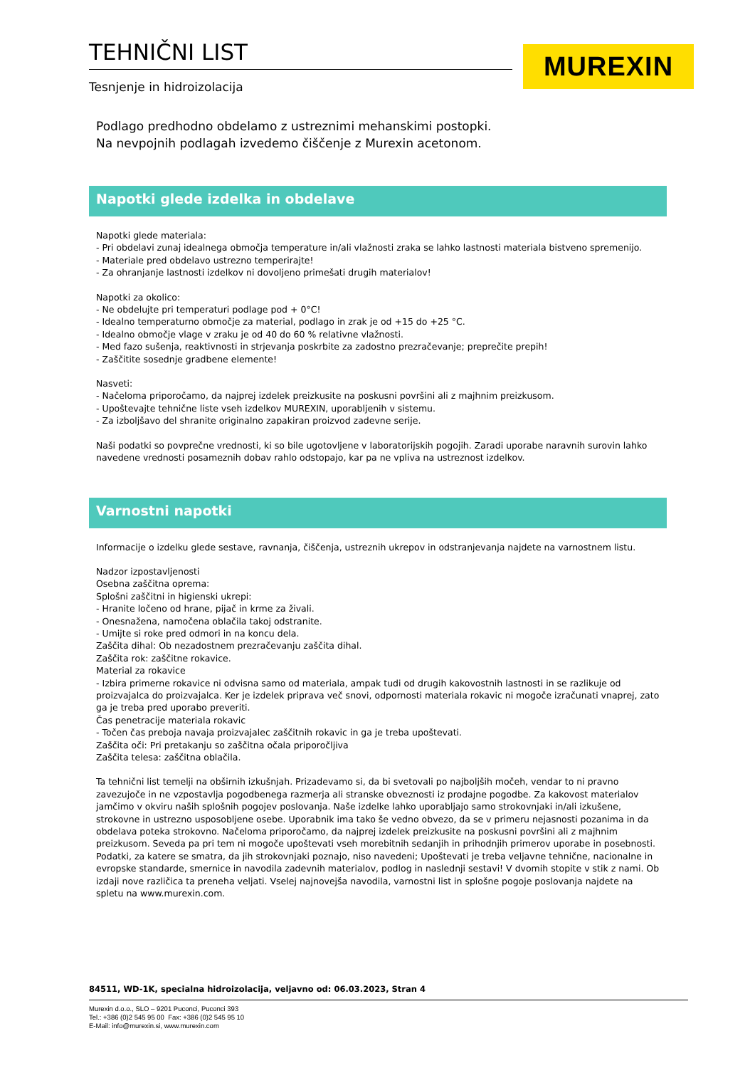TEHNIČNI LIST
Tesnjenje in hidroizolacija
MUREXIN
Podlago predhodno obdelamo z ustreznimi mehanskimi postopki.
Na nevpojnih podlagah izvedemo čiščenje z Murexin acetonom.
Napotki glede izdelka in obdelave
Napotki glede materiala:
- Pri obdelavi zunaj idealnega območja temperature in/ali vlažnosti zraka se lahko lastnosti materiala bistveno spremenijo.
- Materiale pred obdelavo ustrezno temperirajte!
- Za ohranjanje lastnosti izdelkov ni dovoljeno primešati drugih materialov!
Napotki za okolico:
- Ne obdelujte pri temperaturi podlage pod + 0°C!
- Idealno temperaturno območje za material, podlago in zrak je od +15 do +25 °C.
- Idealno območje vlage v zraku je od 40 do 60 % relativne vlažnosti.
- Med fazo sušenja, reaktivnosti in strjevanja poskrbite za zadostno prezračevanje; preprečite prepih!
- Zaščitite sosednje gradbene elemente!
Nasveti:
- Načeloma priporočamo, da najprej izdelek preizkusite na poskusni površini ali z majhnim preizkusom.
- Upoštevajte tehnične liste vseh izdelkov MUREXIN, uporabljenih v sistemu.
- Za izboljšavo del shranite originalno zapakiran proizvod zadevne serije.
Naši podatki so povprečne vrednosti, ki so bile ugotovljene v laboratorijskih pogojih. Zaradi uporabe naravnih surovin lahko navedene vrednosti posameznih dobav rahlo odstopajo, kar pa ne vpliva na ustreznost izdelkov.
Varnostni napotki
Informacije o izdelku glede sestave, ravnanja, čiščenja, ustreznih ukrepov in odstranjevanja najdete na varnostnem listu.
Nadzor izpostavljenosti
Osebna zaščitna oprema:
Splošni zaščitni in higienski ukrepi:
- Hranite ločeno od hrane, pijač in krme za živali.
- Onesnažena, namočena oblačila takoj odstranite.
- Umijte si roke pred odmori in na koncu dela.
Zaščita dihal: Ob nezadostnem prezračevanju zaščita dihal.
Zaščita rok: zaščitne rokavice.
Material za rokavice
- Izbira primerne rokavice ni odvisna samo od materiala, ampak tudi od drugih kakovostnih lastnosti in se razlikuje od proizvajalca do proizvajalca. Ker je izdelek priprava več snovi, odpornosti materiala rokavic ni mogoče izračunati vnaprej, zato ga je treba pred uporabo preveriti.
Čas penetracije materiala rokavic
- Točen čas preboja navaja proizvajalec zaščitnih rokavic in ga je treba upoštevati.
Zaščita oči: Pri pretakanju so zaščitna očala priporočljiva
Zaščita telesa: zaščitna oblačila.
Ta tehnični list temelji na obširnih izkušnjah. Prizadevamo si, da bi svetovali po najboljših močeh, vendar to ni pravno zavezujoče in ne vzpostavlja pogodbenega razmerja ali stranske obveznosti iz prodajne pogodbe. Za kakovost materialov jamčimo v okviru naših splošnih pogojev poslovanja. Naše izdelke lahko uporabljajo samo strokovnjaki in/ali izkušene, strokovne in ustrezno usposobljene osebe. Uporabnik ima tako še vedno obvezo, da se v primeru nejasnosti pozanima in da obdelava poteka strokovno. Načeloma priporočamo, da najprej izdelek preizkusite na poskusni površini ali z majhnim preizkusom. Seveda pa pri tem ni mogoče upoštevati vseh morebitnih sedanjih in prihodnjih primerov uporabe in posebnosti. Podatki, za katere se smatra, da jih strokovnjaki poznajo, niso navedeni; Upoštevati je treba veljavne tehnične, nacionalne in evropske standarde, smernice in navodila zadevnih materialov, podlog in naslednji sestavi! V dvomih stopite v stik z nami. Ob izdaji nove različica ta preneha veljati. Vselej najnovejša navodila, varnostni list in splošne pogoje poslovanja najdete na spletu na www.murexin.com.
84511, WD-1K, specialna hidroizolacija, veljavno od: 06.03.2023, Stran 4
Murexin d.o.o., SLO – 9201 Puconci, Puconci 393
Tel.: +386 (0)2 545 95 00 Fax: +386 (0)2 545 95 10
E-Mail: info@murexin.si, www.murexin.com